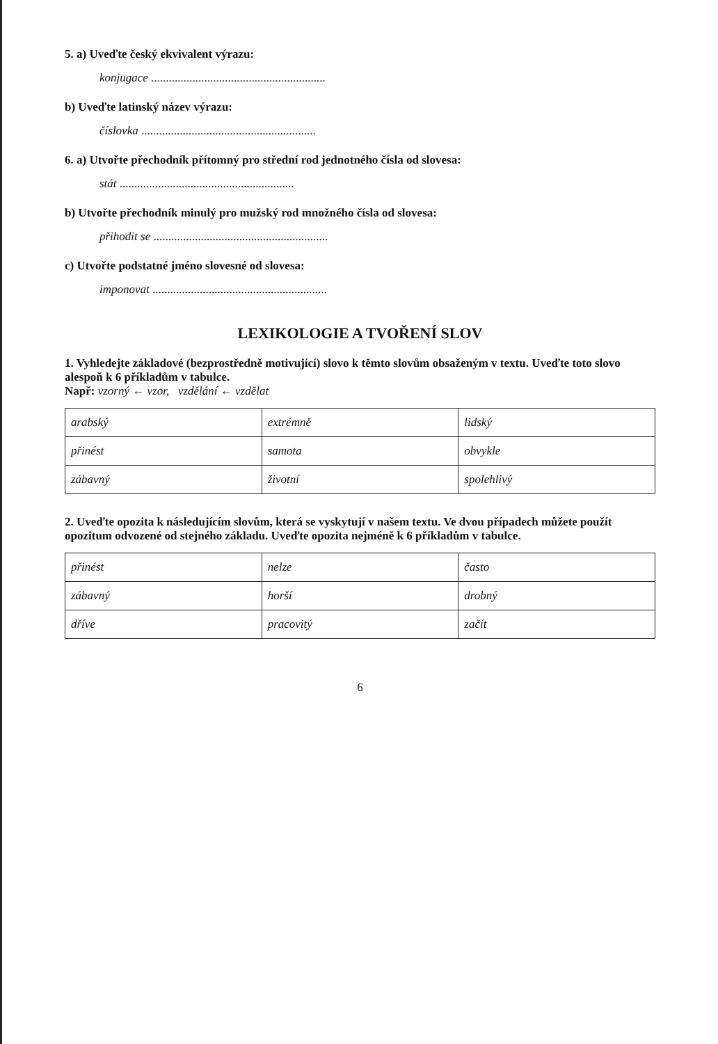5. a) Uveďte český ekvivalent výrazu:
konjugace ...........................................................
b) Uveďte latinský název výrazu:
číslovka ...........................................................
6. a) Utvořte přechodník přítomný pro střední rod jednotného čísla od slovesa:
stát ...........................................................
b) Utvořte přechodník minulý pro mužský rod množného čísla od slovesa:
přihodit se ...........................................................
c) Utvořte podstatné jméno slovesné od slovesa:
imponovat ...........................................................
LEXIKOLOGIE A TVOŘENÍ SLOV
1. Vyhledejte základové (bezprostředně motivující) slovo k těmto slovům obsaženým v textu. Uveďte toto slovo alespoň k 6 příkladům v tabulce.
Např: vzorný ← vzor, vzdělání ← vzdělat
| arabský | extrémně | lidský |
| přinést | samota | obvykle |
| zábavný | životní | spolehlivý |
2. Uveďte opozita k následujícím slovům, která se vyskytují v našem textu. Ve dvou případech můžete použít opozitum odvozené od stejného základu. Uveďte opozita nejméně k 6 příkladům v tabulce.
| přinést | nelze | často |
| zábavný | horší | drobný |
| dříve | pracovitý | začít |
6